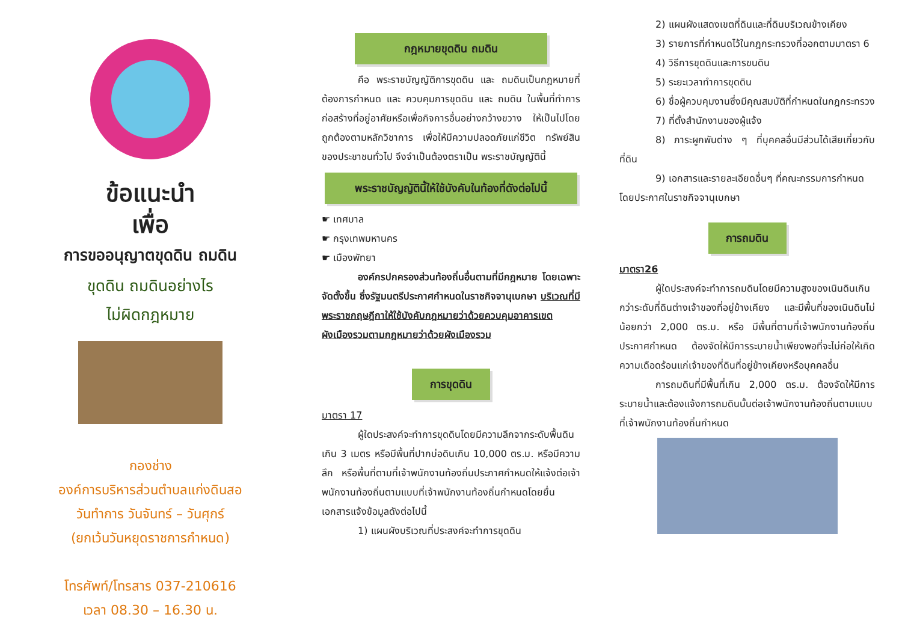ข้อแนะนำ
เพื่อ
การขออนุญาตขุดดิน ถมดิน
ขุดดิน ถมดินอย่างไร
ไม่ผิดกฎหมาย
กองช่าง
องค์การบริหารส่วนตำบลแก่งดินสอ
วันทำการ วันจันทร์ – วันศุกร์
(ยกเว้นวันหยุดราชการกำหนด)
โทรศัพท์/โทรสาร 037-210616
เวลา 08.30 – 16.30 น.
กฎหมายขุดดิน ถมดิน
คือ พระราชบัญญัติการขุดดิน และ ถมดินเป็นกฎหมายที่ต้องการกำหนด และ ควบคุมการขุดดิน และ ถมดิน ในพื้นที่ทำการก่อสร้างที่อยู่อาศัยหรือเพื่อกิจการอื่นอย่างกว้างขวาง ให้เป็นไปโดยถูกต้องตามหลักวิชาการ เพื่อให้มีความปลอดภัยแก่ชีวิต ทรัพย์สินของประชาชนทั่วไป จึงจำเป็นต้องตราเป็น พระราชบัญญัตินี้
พระราชบัญญัตินี้ให้ใช้บังคับในท้องที่ดังต่อไปนี้
☛ เทศบาล
☛ กรุงเทพมหานคร
☛ เมืองพัทยา
องค์กรปกครองส่วนท้องถิ่นอื่นตามที่มีกฎหมาย โดยเฉพาะจัดตั้งขึ้น ซึ่งรัฐมนตรีประกาศกำหนดในราชกิจจานุเบกษา บริเวณที่มี พระราชกฤษฎีกาให้ใช้บังคับกฎหมายว่าด้วยควบคุมอาคารเขตผังเมืองรวมตามกฎหมายว่าด้วยผังเมืองรวม
การขุดดิน
มาตรา 17
ผู้ใดประสงค์จะทำการขุดดินโดยมีความลึกจากระดับพื้นดินเกิน 3 เมตร หรือมีพื้นที่ปากบ่อดินเกิน 10,000 ตร.ม. หรือมีความลึก หรือพื้นที่ตามที่เจ้าพนักงานท้องถิ่นประกาศกำหนดให้แจ้งต่อเจ้าพนักงานท้องถิ่นตามแบบที่เจ้าพนักงานท้องถิ่นกำหนดโดยยื่นเอกสารแจ้งข้อมูลดังต่อไปนี้
1) แผนผังบริเวณที่ประสงค์จะทำการขุดดิน
2) แผนผังแสดงเขตที่ดินและที่ดินบริเวณข้างเคียง
3) รายการที่กำหนดไว้ในกฎกระทรวงที่ออกตามมาตรา 6
4) วิธีการขุดดินและการขนดิน
5) ระยะเวลาทำการขุดดิน
6) ชื่อผู้ควบคุมงานซึ่งมีคุณสมบัติที่กำหนดในกฎกระทรวง
7) ที่ตั้งสำนักงานของผู้แจ้ง
8) ภาระผูกพันต่าง ๆ ที่บุคคลอื่นมีส่วนได้เสียเกี่ยวกับที่ดิน
9) เอกสารและรายละเอียดอื่นๆ ที่คณะกรรมการกำหนด
โดยประกาศในราชกิจจานุเบกษา
การถมดิน
มาตรา26
ผู้ใดประสงค์จะทำการถมดินโดยมีความสูงของเนินดินเกินกว่าระดับที่ดินต่างเจ้าของที่อยู่ข้างเคียง และมีพื้นที่ของเนินดินไม่น้อยกว่า 2,000 ตร.ม. หรือ มีพื้นที่ตามที่เจ้าพนักงานท้องถิ่นประกาศกำหนด ต้องจัดให้มีการระบายน้ำเพียงพอที่จะไม่ก่อให้เกิดความเดือดร้อนแก่เจ้าของที่ดินที่อยู่ข้างเคียงหรือบุคคลอื่น
การถมดินที่มีพื้นที่เกิน 2,000 ตร.ม. ต้องจัดให้มีการระบายน้ำและต้องแจ้งการถมดินนั้นต่อเจ้าพนักงานท้องถิ่นตามแบบที่เจ้าพนักงานท้องถิ่นกำหนด